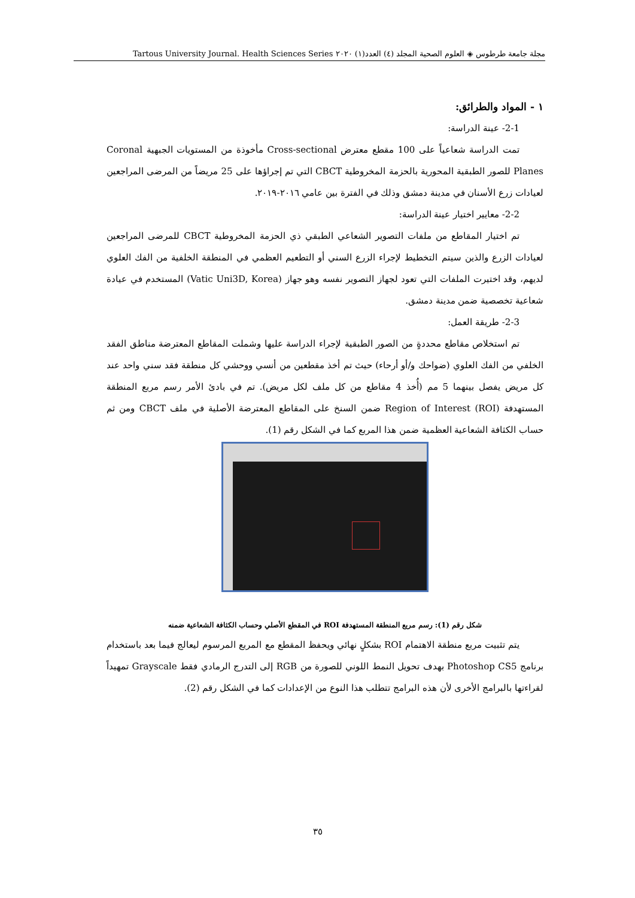مجلة جامعة طرطوس ◈ العلوم الصحية المجلد (٤) العدد(١) ٢٠٢٠ Tartous University Journal. Health Sciences Series
١ - المواد والطرائق:
2-1- عينة الدراسة:
تمت الدراسة شعاعياً على 100 مقطع معترض Cross-sectional مأخوذة من المستويات الجبهية Coronal Planes للصور الطبقية المحورية بالحزمة المخروطية CBCT التي تم إجراؤها على 25 مريضاً من المرضى المراجعين لعيادات زرع الأسنان في مدينة دمشق وذلك في الفترة بين عامي ٢٠١٦-٢٠١٩.
2-2- معايير اختيار عينة الدراسة:
تم اختيار المقاطع من ملفات التصوير الشعاعي الطبقي ذي الحزمة المخروطية CBCT للمرضى المراجعين لعيادات الزرع والذين سيتم التخطيط لإجراء الزرع السني أو التطعيم العظمي في المنطقة الخلفية من الفك العلوي لديهم، وقد اختيرت الملفات التي تعود لجهاز التصوير نفسه وهو جهاز (Vatic Uni3D, Korea) المستخدم في عيادة شعاعية تخصصية ضمن مدينة دمشق.
2-3- طريقة العمل:
تم استخلاص مقاطع محددةٍ من الصور الطبقية لإجراء الدراسة عليها وشملت المقاطع المعترضة مناطق الفقد الخلفي من الفك العلوي (ضواحك و/أو أرحاء) حيث تم أخذ مقطعين من أنسي ووحشي كل منطقة فقد سني واحد عند كل مريض يفصل بينهما 5 مم (أُخذ 4 مقاطع من كل ملف لكل مريض). تم في بادئ الأمر رسم مربع المنطقة المستهدفة Region of Interest (ROI) ضمن السنخ على المقاطع المعترضة الأصلية في ملف CBCT ومن ثم حساب الكثافة الشعاعية العظمية ضمن هذا المربع كما في الشكل رقم (1).
شكل رقم (1): رسم مربع المنطقة المستهدفة ROI في المقطع الأصلي وحساب الكثافة الشعاعية ضمنه
يتم تثبيت مربع منطقة الاهتمام ROI بشكلٍ نهائي ويحفظ المقطع مع المربع المرسوم ليعالج فيما بعد باستخدام برنامج Photoshop CS5 بهدف تحويل النمط اللوني للصورة من RGB إلى التدرج الرمادي فقط Grayscale تمهيداً لقراءتها بالبرامج الأخرى لأن هذه البرامج تتطلب هذا النوع من الإعدادات كما في الشكل رقم (2).
٣٥